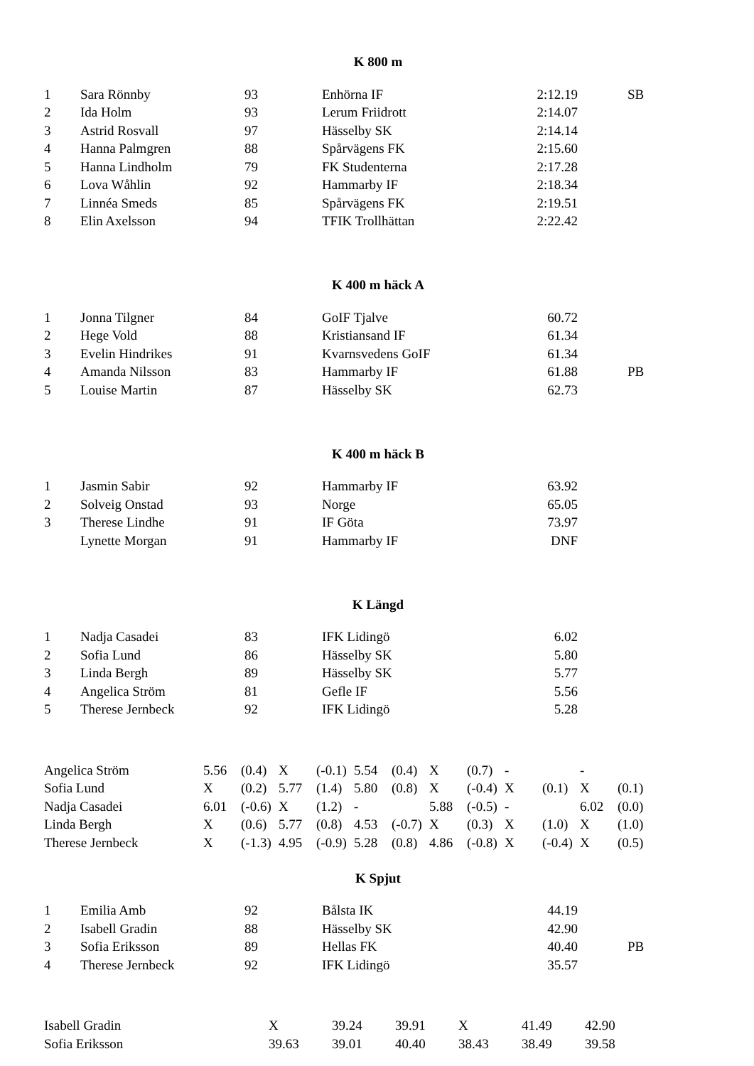K 800 m
| 1 | Sara Rönnby | 93 | Enhörna IF | 2:12.19 | SB |
| 2 | Ida Holm | 93 | Lerum Friidrott | 2:14.07 | |
| 3 | Astrid Rosvall | 97 | Hässelby SK | 2:14.14 | |
| 4 | Hanna Palmgren | 88 | Spårvägens FK | 2:15.60 | |
| 5 | Hanna Lindholm | 79 | FK Studenterna | 2:17.28 | |
| 6 | Lova Wåhlin | 92 | Hammarby IF | 2:18.34 | |
| 7 | Linnéa Smeds | 85 | Spårvägens FK | 2:19.51 | |
| 8 | Elin Axelsson | 94 | TFIK Trollhättan | 2:22.42 | |
K 400 m häck A
| 1 | Jonna Tilgner | 84 | GoIF Tjalve | 60.72 | |
| 2 | Hege Vold | 88 | Kristiansand IF | 61.34 | |
| 3 | Evelin Hindrikes | 91 | Kvarnsvedens GoIF | 61.34 | |
| 4 | Amanda Nilsson | 83 | Hammarby IF | 61.88 | PB |
| 5 | Louise Martin | 87 | Hässelby SK | 62.73 | |
K 400 m häck B
| 1 | Jasmin Sabir | 92 | Hammarby IF | 63.92 | |
| 2 | Solveig Onstad | 93 | Norge | 65.05 | |
| 3 | Therese Lindhe | 91 | IF Göta | 73.97 | |
| | Lynette Morgan | 91 | Hammarby IF | DNF | |
K Längd
| 1 | Nadja Casadei | 83 | IFK Lidingö | 6.02 | |
| 2 | Sofia Lund | 86 | Hässelby SK | 5.80 | |
| 3 | Linda Bergh | 89 | Hässelby SK | 5.77 | |
| 4 | Angelica Ström | 81 | Gefle IF | 5.56 | |
| 5 | Therese Jernbeck | 92 | IFK Lidingö | 5.28 | |
| Angelica Ström | 5.56 | (0.4) | X | (-0.1) | 5.54 | (0.4) | X | (0.7) | - | | - | |
| Sofia Lund | X | (0.2) | 5.77 | (1.4) | 5.80 | (0.8) | X | (-0.4) | X | (0.1) | X | (0.1) |
| Nadja Casadei | 6.01 | (-0.6) | X | (1.2) | - | | 5.88 | (-0.5) | - | | 6.02 | (0.0) |
| Linda Bergh | X | (0.6) | 5.77 | (0.8) | 4.53 | (-0.7) | X | (0.3) | X | (1.0) | X | (1.0) |
| Therese Jernbeck | X | (-1.3) | 4.95 | (-0.9) | 5.28 | (0.8) | 4.86 | (-0.8) | X | (-0.4) | X | (0.5) |
K Spjut
| 1 | Emilia Amb | 92 | Bålsta IK | 44.19 | |
| 2 | Isabell Gradin | 88 | Hässelby SK | 42.90 | |
| 3 | Sofia Eriksson | 89 | Hellas FK | 40.40 | PB |
| 4 | Therese Jernbeck | 92 | IFK Lidingö | 35.57 | |
| Isabell Gradin | X | 39.24 | 39.91 | X | 41.49 | 42.90 |
| Sofia Eriksson | 39.63 | 39.01 | 40.40 | 38.43 | 38.49 | 39.58 |